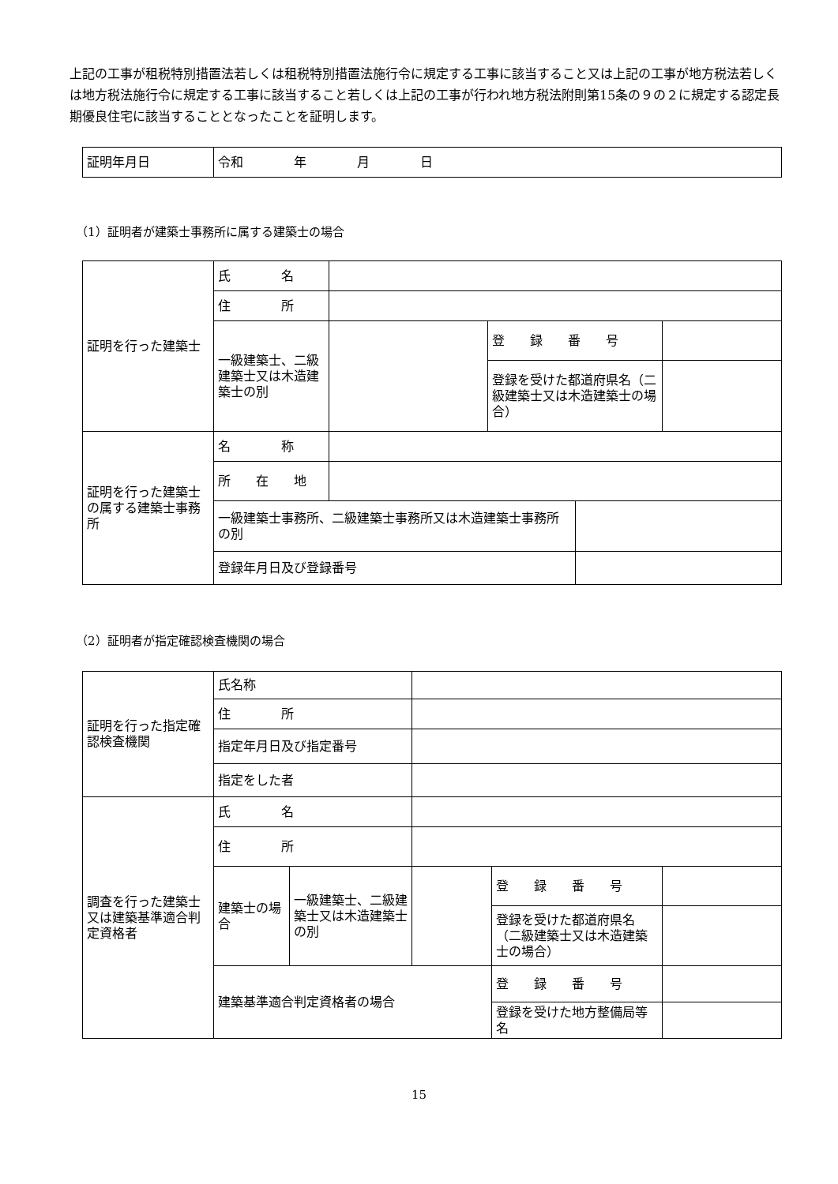上記の工事が租税特別措置法若しくは租税特別措置法施行令に規定する工事に該当すること又は上記の工事が地方税法若しくは地方税法施行令に規定する工事に該当すること若しくは上記の工事が行われ地方税法附則第15条の９の２に規定する認定長期優良住宅に該当することとなったことを証明します。
| 証明年月日 | 令和 年 月 日 |
（1）証明者が建築士事務所に属する建築士の場合
| 証明を行った建築士 | 氏 名 | | | | |
| | 住 所 | | | | |
| | 一級建築士、二級建築士又は木造建築士の別 | | 登 録 番 号 | | |
| | | | 登録を受けた都道府県名（二級建築士又は木造建築士の場合） | | |
| 証明を行った建築士の属する建築士事務所 | 名 称 | | | | |
| | 所 在 地 | | | | |
| | 一級建築士事務所、二級建築士事務所又は木造建築士事務所の別 | | | | |
| | 登録年月日及び登録番号 | | | | |
（2）証明者が指定確認検査機関の場合
| 証明を行った指定確認検査機関 | 氏名称 | | | | |
| | 住 所 | | | | |
| | 指定年月日及び指定番号 | | | | |
| | 指定をした者 | | | | |
| 調査を行った建築士又は建築基準適合判定資格者 | 氏 名 | | | | |
| | 住 所 | | | | |
| | 建築士の場合 | 一級建築士、二級建築士又は木造建築士の別 | | 登 録 番 号 | |
| | | | | 登録を受けた都道府県名（二級建築士又は木造建築士の場合） | |
| | 建築基準適合判定資格者の場合 | | | 登 録 番 号 | |
| | | | | 登録を受けた地方整備局等名 | |
15